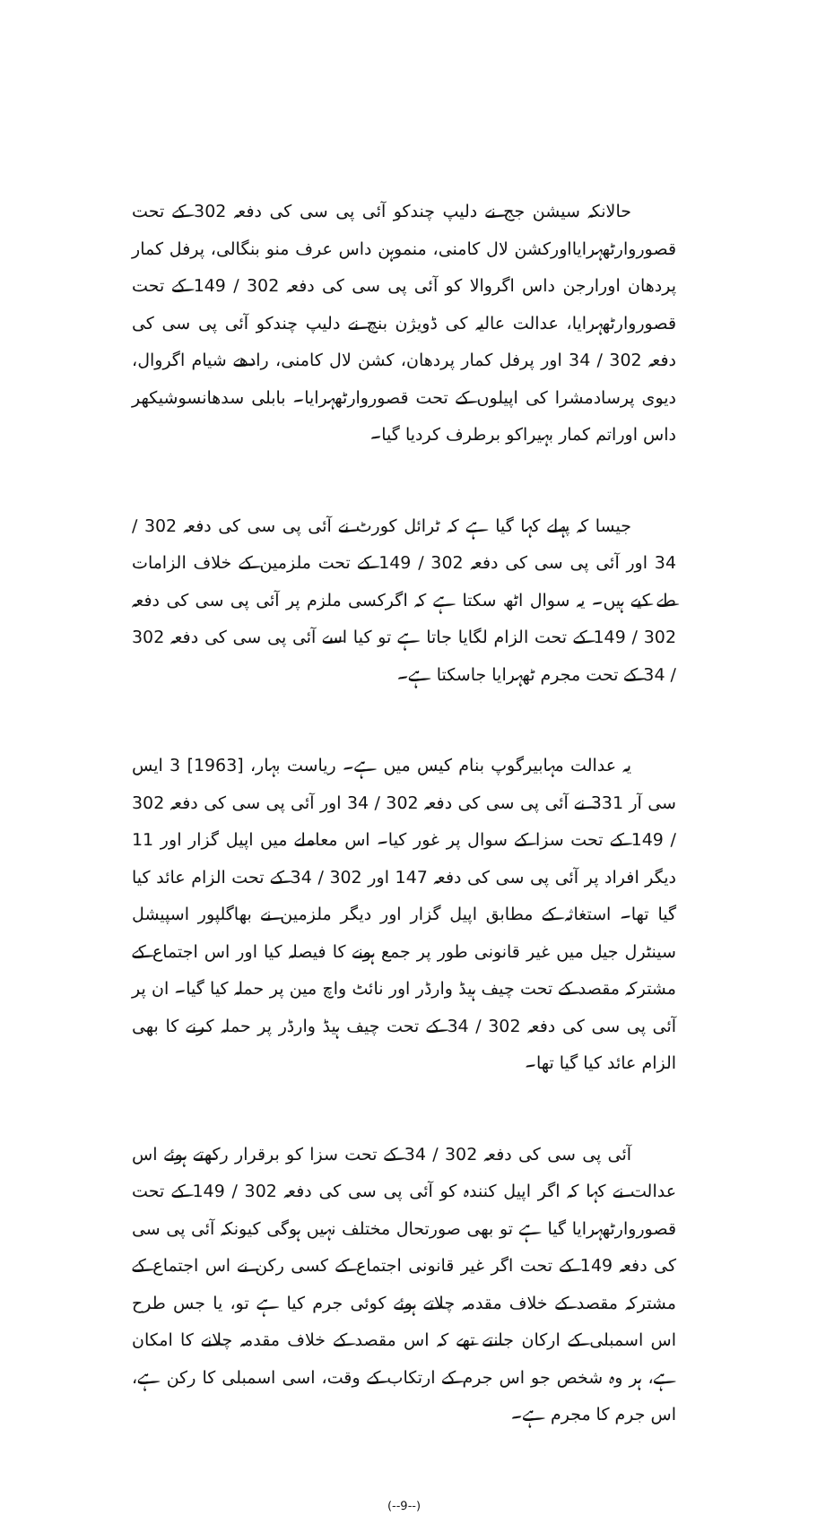حالانکہ سیشن جج نے دلیپ چندکو آئی پی سی کی دفعہ 302 کے تحت قصوروارٹھہرایااورکشن لال کامنی، منموہن داس عرف منو بنگالی، پرفل کمار پردھان اورارجن داس اگروالا کو آئی پی سی کی دفعہ 302 / 149 کے تحت قصوروارٹھہرایا، عدالت عالیہ کی ڈویژن بنچ نے دلیپ چندکو آئی پی سی کی دفعہ 302 / 34 اور پرفل کمار پردھان، کشن لال کامنی، رادھے شیام اگروال، دیوی پرسادمشرا کی اپیلوں کے تحت قصوروارٹھہرایا۔ بابلی سدھانسوشیکھر داس اوراتم کمار بہیراکو برطرف کردیا گیا۔
جیسا کہ پہلے کہا گیا ہے کہ ٹرائل کورٹ نے آئی پی سی کی دفعہ 302 / 34 اور آئی پی سی کی دفعہ 302 / 149 کے تحت ملزمین کے خلاف الزامات طے کیے ہیں۔ یہ سوال اٹھ سکتا ہے کہ اگرکسی ملزم پر آئی پی سی کی دفعہ 302 / 149 کے تحت الزام لگایا جاتا ہے تو کیا اسے آئی پی سی کی دفعہ 302 / 34 کے تحت مجرم ٹھہرایا جاسکتا ہے۔
یہ عدالت مہابیرگوپ بنام کیس میں ہے۔ ریاست بہار، [1963] 3 ایس سی آر 331 نے آئی پی سی کی دفعہ 302 / 34 اور آئی پی سی کی دفعہ 302 / 149 کے تحت سزا کے سوال پر غور کیا۔ اس معاملے میں اپیل گزار اور 11 دیگر افراد پر آئی پی سی کی دفعہ 147 اور 302 / 34 کے تحت الزام عائد کیا گیا تھا۔ استغاثہ کے مطابق اپیل گزار اور دیگر ملزمین نے بھاگلپور اسپیشل سینٹرل جیل میں غیر قانونی طور پر جمع ہونے کا فیصلہ کیا اور اس اجتماع کے مشترکہ مقصد کے تحت چیف ہیڈ وارڈر اور نائٹ واچ مین پر حملہ کیا گیا۔ ان پر آئی پی سی کی دفعہ 302 / 34 کے تحت چیف ہیڈ وارڈر پر حملہ کرنے کا بھی الزام عائد کیا گیا تھا۔
آئی پی سی کی دفعہ 302 / 34 کے تحت سزا کو برقرار رکھتے ہوئے اس عدالت نے کہا کہ اگر اپیل کنندہ کو آئی پی سی کی دفعہ 302 / 149 کے تحت قصوروارٹھہرایا گیا ہے تو بھی صورتحال مختلف نہیں ہوگی کیونکہ آئی پی سی کی دفعہ 149 کے تحت اگر غیر قانونی اجتماع کے کسی رکن نے اس اجتماع کے مشترکہ مقصد کے خلاف مقدمہ چلاتے ہوئے کوئی جرم کیا ہے تو، یا جس طرح اس اسمبلی کے ارکان جانتے تھے کہ اس مقصد کے خلاف مقدمہ چلانے کا امکان ہے، ہر وہ شخص جو اس جرم کے ارتکاب کے وقت، اسی اسمبلی کا رکن ہے، اس جرم کا مجرم ہے۔
(--9--)